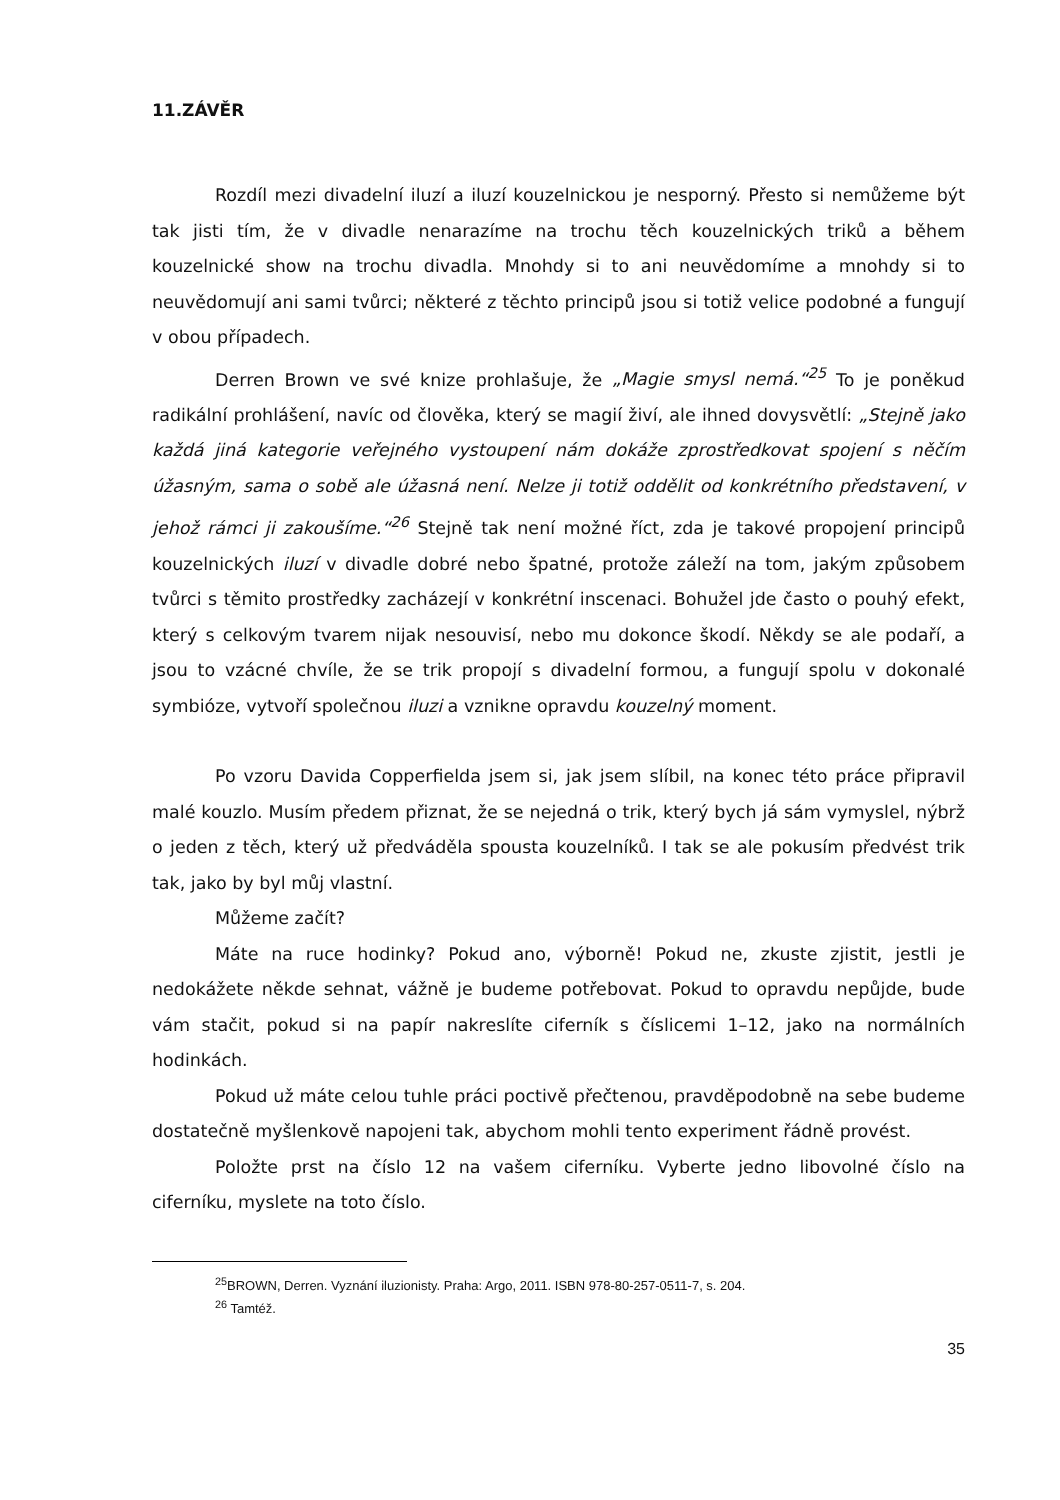11.ZÁVĚR
Rozdíl mezi divadelní iluzí a iluzí kouzelnickou je nesporný. Přesto si nemůžeme být tak jisti tím, že v divadle nenarazíme na trochu těch kouzelnických triků a během kouzelnické show na trochu divadla. Mnohdy si to ani neuvědomíme a mnohdy si to neuvědomují ani sami tvůrci; některé z těchto principů jsou si totiž velice podobné a fungují v obou případech.
Derren Brown ve své knize prohlašuje, že „Magie smysl nemá.“<sup>25</sup> To je poněkud radikální prohlášení, navíc od člověka, který se magií živí, ale ihned dovysvětlí: „Stejně jako každá jiná kategorie veřejného vystoupení nám dokáže zprostředkovat spojení s něčím úžasným, sama o sobě ale úžasná není. Nelze ji totiž oddělit od konkrétního představení, v jehož rámci ji zakoušíme.“<sup>26</sup> Stejně tak není možné říct, zda je takové propojení principů kouzelnických iluzí v divadle dobré nebo špatné, protože záleží na tom, jakým způsobem tvůrci s těmito prostředky zacházejí v konkrétní inscenaci. Bohužel jde často o pouhý efekt, který s celkovým tvarem nijak nesouvisí, nebo mu dokonce škodí. Někdy se ale podaří, a jsou to vzácné chvíle, že se trik propojí s divadelní formou, a fungují spolu v dokonalé symbióze, vytvoří společnou iluzi a vznikne opravdu kouzelný moment.
Po vzoru Davida Copperfielda jsem si, jak jsem slíbil, na konec této práce připravil malé kouzlo. Musím předem přiznat, že se nejedná o trik, který bych já sám vymyslel, nýbrž o jeden z těch, který už předváděla spousta kouzelníků. I tak se ale pokusím předvést trik tak, jako by byl můj vlastní.
Můžeme začít?
Máte na ruce hodinky? Pokud ano, výborně! Pokud ne, zkuste zjistit, jestli je nedokážete někde sehnat, vážně je budeme potřebovat. Pokud to opravdu nepůjde, bude vám stačit, pokud si na papír nakreslíte ciferník s číslicemi 1–12, jako na normálních hodinkách.
Pokud už máte celou tuhle práci poctivě přečtenou, pravděpodobně na sebe budeme dostatečně myšlenkově napojeni tak, abychom mohli tento experiment řádně provést.
Položte prst na číslo 12 na vašem ciferníku. Vyberte jedno libovolné číslo na ciferníku, myslete na toto číslo.
<sup>25</sup>BROWN, Derren. Vyznání iluzionisty. Praha: Argo, 2011. ISBN 978-80-257-0511-7, s. 204.
<sup>26</sup> Tamtéž.
35